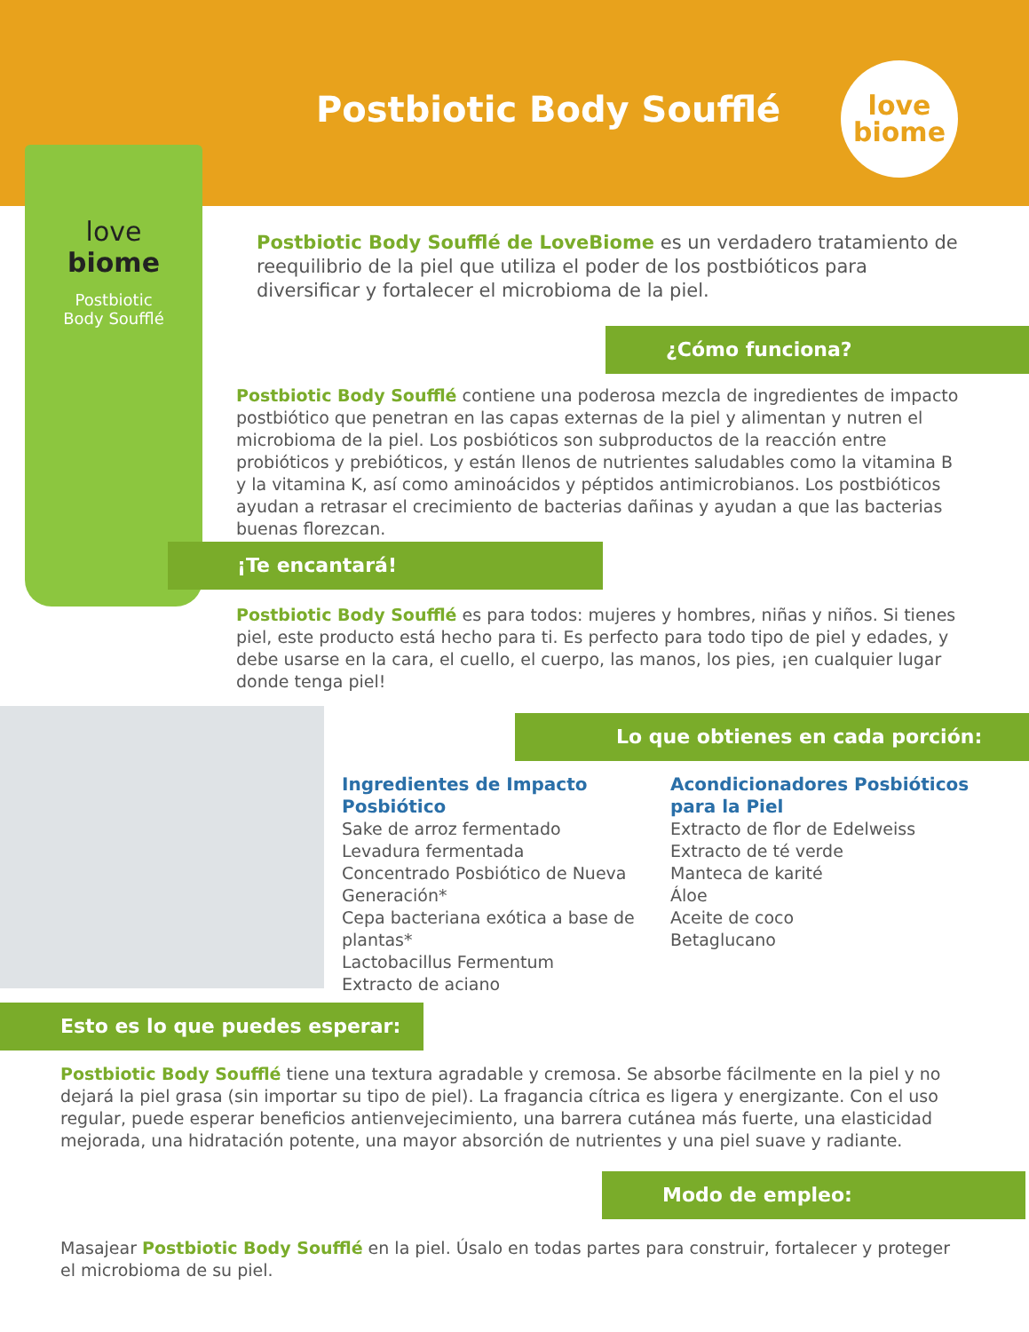Postbiotic Body Soufflé
love
biome
love
biome
Postbiotic
Body Soufflé
Postbiotic Body Soufflé de LoveBiome es un verdadero tratamiento de reequilibrio de la piel que utiliza el poder de los postbióticos para diversificar y fortalecer el microbioma de la piel.
¿Cómo funciona?
Postbiotic Body Soufflé contiene una poderosa mezcla de ingredientes de impacto postbiótico que penetran en las capas externas de la piel y alimentan y nutren el microbioma de la piel. Los posbióticos son subproductos de la reacción entre probióticos y prebióticos, y están llenos de nutrientes saludables como la vitamina B y la vitamina K, así como aminoácidos y péptidos antimicrobianos. Los postbióticos ayudan a retrasar el crecimiento de bacterias dañinas y ayudan a que las bacterias buenas florezcan.
¡Te encantará!
Postbiotic Body Soufflé es para todos: mujeres y hombres, niñas y niños. Si tienes piel, este producto está hecho para ti. Es perfecto para todo tipo de piel y edades, y debe usarse en la cara, el cuello, el cuerpo, las manos, los pies, ¡en cualquier lugar donde tenga piel!
Lo que obtienes en cada porción:
Ingredientes de Impacto Posbiótico
Sake de arroz fermentado
Levadura fermentada
Concentrado Posbiótico de Nueva Generación*
Cepa bacteriana exótica a base de plantas*
Lactobacillus Fermentum
Extracto de aciano
Acondicionadores Posbióticos
para la Piel
Extracto de flor de Edelweiss
Extracto de té verde
Manteca de karité
Áloe
Aceite de coco
Betaglucano
Esto es lo que puedes esperar:
Postbiotic Body Soufflé tiene una textura agradable y cremosa. Se absorbe fácilmente en la piel y no dejará la piel grasa (sin importar su tipo de piel). La fragancia cítrica es ligera y energizante. Con el uso regular, puede esperar beneficios antienvejecimiento, una barrera cutánea más fuerte, una elasticidad mejorada, una hidratación potente, una mayor absorción de nutrientes y una piel suave y radiante.
Modo de empleo:
Masajear Postbiotic Body Soufflé en la piel. Úsalo en todas partes para construir, fortalecer y proteger el microbioma de su piel.